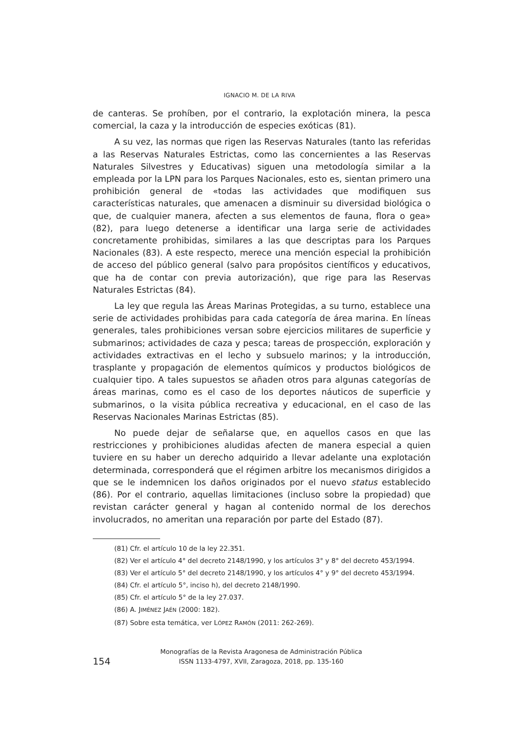IGNACIO M. DE LA RIVA
de canteras. Se prohíben, por el contrario, la explotación minera, la pesca comercial, la caza y la introducción de especies exóticas (81).
A su vez, las normas que rigen las Reservas Naturales (tanto las referidas a las Reservas Naturales Estrictas, como las concernientes a las Reservas Naturales Silvestres y Educativas) siguen una metodología similar a la empleada por la LPN para los Parques Nacionales, esto es, sientan primero una prohibición general de «todas las actividades que modifiquen sus características naturales, que amenacen a disminuir su diversidad biológica o que, de cualquier manera, afecten a sus elementos de fauna, flora o gea» (82), para luego detenerse a identificar una larga serie de actividades concretamente prohibidas, similares a las que descriptas para los Parques Nacionales (83). A este respecto, merece una mención especial la prohibición de acceso del público general (salvo para propósitos científicos y educativos, que ha de contar con previa autorización), que rige para las Reservas Naturales Estrictas (84).
La ley que regula las Áreas Marinas Protegidas, a su turno, establece una serie de actividades prohibidas para cada categoría de área marina. En líneas generales, tales prohibiciones versan sobre ejercicios militares de superficie y submarinos; actividades de caza y pesca; tareas de prospección, exploración y actividades extractivas en el lecho y subsuelo marinos; y la introducción, trasplante y propagación de elementos químicos y productos biológicos de cualquier tipo. A tales supuestos se añaden otros para algunas categorías de áreas marinas, como es el caso de los deportes náuticos de superficie y submarinos, o la visita pública recreativa y educacional, en el caso de las Reservas Nacionales Marinas Estrictas (85).
No puede dejar de señalarse que, en aquellos casos en que las restricciones y prohibiciones aludidas afecten de manera especial a quien tuviere en su haber un derecho adquirido a llevar adelante una explotación determinada, corresponderá que el régimen arbitre los mecanismos dirigidos a que se le indemnicen los daños originados por el nuevo status establecido (86). Por el contrario, aquellas limitaciones (incluso sobre la propiedad) que revistan carácter general y hagan al contenido normal de los derechos involucrados, no ameritan una reparación por parte del Estado (87).
(81) Cfr. el artículo 10 de la ley 22.351.
(82) Ver el artículo 4° del decreto 2148/1990, y los artículos 3° y 8° del decreto 453/1994.
(83) Ver el artículo 5° del decreto 2148/1990, y los artículos 4° y 9° del decreto 453/1994.
(84) Cfr. el artículo 5°, inciso h), del decreto 2148/1990.
(85) Cfr. el artículo 5° de la ley 27.037.
(86) A. JIMÉNEZ JAÉN (2000: 182).
(87) Sobre esta temática, ver LÓPEZ RAMÓN (2011: 262-269).
154
Monografías de la Revista Aragonesa de Administración Pública
ISSN 1133-4797, XVII, Zaragoza, 2018, pp. 135-160